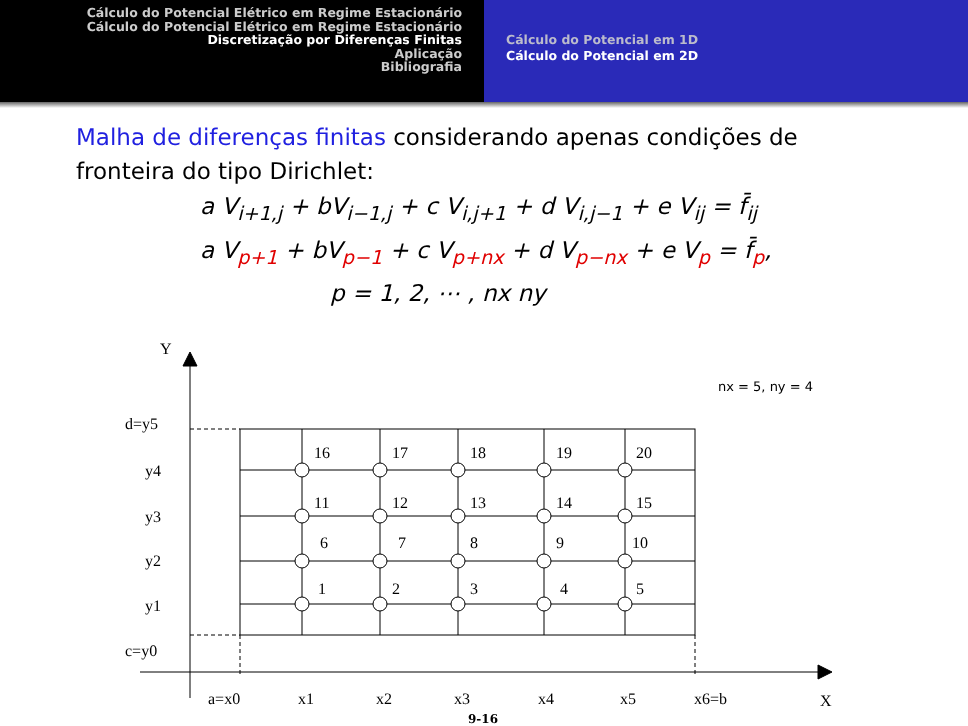Cálculo do Potencial Elétrico em Regime Estacionário
Cálculo do Potencial Elétrico em Regime Estacionário
Discretização por Diferenças Finitas
Aplicação
Bibliografia
Cálculo do Potencial em 1D
Cálculo do Potencial em 2D
Malha de diferenças finitas considerando apenas condições de fronteira do tipo Dirichlet:
a V<sub>i+1,j</sub> + bV<sub>i−1,j</sub> + c V<sub>i,j+1</sub> + d V<sub>i,j−1</sub> + e V<sub>ij</sub> = f̄<sub>ij</sub>
a V<sub>p+1</sub> + bV<sub>p−1</sub> + c V<sub>p+nx</sub> + d V<sub>p−nx</sub> + e V<sub>p</sub> = f̄<sub>p</sub>,
p = 1, 2, ⋯ , nx ny
Y
X
nx = 5, ny = 4
d=y5
y4
y3
y2
y1
c=y0
a=x0
x1
x2
x3
x4
x5
x6=b
16
17
18
19
20
11
12
13
14
15
6
7
8
9
10
1
2
3
4
5
9-16